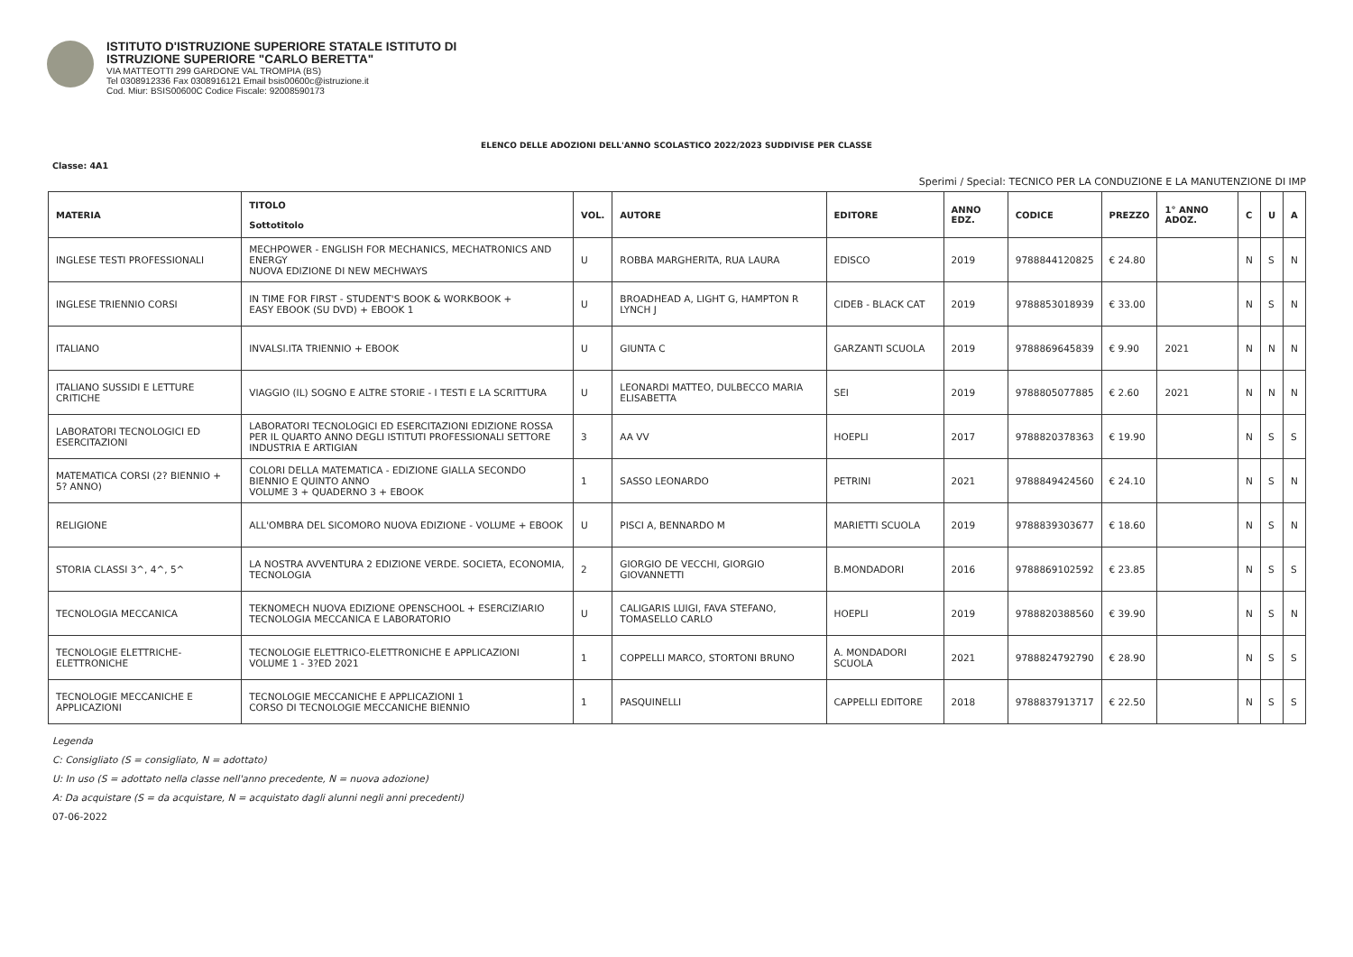ISTITUTO D'ISTRUZIONE SUPERIORE STATALE ISTITUTO DI
ISTRUZIONE SUPERIORE "CARLO BERETTA"
VIA MATTEOTTI 299 GARDONE VAL TROMPIA (BS)
Tel 0308912336 Fax 0308916121 Email bsis00600c@istruzione.it
Cod. Miur: BSIS00600C Codice Fiscale: 92008590173
ELENCO DELLE ADOZIONI DELL'ANNO SCOLASTICO 2022/2023 SUDDIVISE PER CLASSE
Classe: 4A1
Sperimi / Special: TECNICO PER LA CONDUZIONE E LA MANUTENZIONE DI IMP
| MATERIA | TITOLO Sottotitolo | VOL. | AUTORE | EDITORE | ANNO EDZ. | CODICE | PREZZO | 1° ANNO ADOZ. | C | U | A |
| --- | --- | --- | --- | --- | --- | --- | --- | --- | --- | --- | --- |
| INGLESE TESTI PROFESSIONALI | MECHPOWER - ENGLISH FOR MECHANICS, MECHATRONICS AND ENERGY NUOVA EDIZIONE DI NEW MECHWAYS | U | ROBBA MARGHERITA, RUA LAURA | EDISCO | 2019 | 9788844120825 | € 24.80 | | N | S | N |
| INGLESE TRIENNIO CORSI | IN TIME FOR FIRST - STUDENT'S BOOK & WORKBOOK + EASY EBOOK (SU DVD) + EBOOK 1 | U | BROADHEAD A, LIGHT G, HAMPTON R LYNCH J | CIDEB - BLACK CAT | 2019 | 9788853018939 | € 33.00 | | N | S | N |
| ITALIANO | INVALSI.ITA TRIENNIO + EBOOK | U | GIUNTA C | GARZANTI SCUOLA | 2019 | 9788869645839 | € 9.90 | 2021 | N | N | N |
| ITALIANO SUSSIDI E LETTURE CRITICHE | VIAGGIO (IL) SOGNO E ALTRE STORIE - I TESTI E LA SCRITTURA | U | LEONARDI MATTEO, DULBECCO MARIA ELISABETTA | SEI | 2019 | 9788805077885 | € 2.60 | 2021 | N | N | N |
| LABORATORI TECNOLOGICI ED ESERCITAZIONI | LABORATORI TECNOLOGICI ED ESERCITAZIONI EDIZIONE ROSSA PER IL QUARTO ANNO DEGLI ISTITUTI PROFESSIONALI SETTORE INDUSTRIA E ARTIGIAN | 3 | AA VV | HOEPLI | 2017 | 9788820378363 | € 19.90 | | N | S | S |
| MATEMATICA CORSI (2? BIENNIO + 5? ANNO) | COLORI DELLA MATEMATICA - EDIZIONE GIALLA SECONDO BIENNIO E QUINTO ANNO VOLUME 3 + QUADERNO 3 + EBOOK | 1 | SASSO LEONARDO | PETRINI | 2021 | 9788849424560 | € 24.10 | | N | S | N |
| RELIGIONE | ALL'OMBRA DEL SICOMORO NUOVA EDIZIONE - VOLUME + EBOOK | U | PISCI A, BENNARDO M | MARIETTI SCUOLA | 2019 | 9788839303677 | € 18.60 | | N | S | N |
| STORIA CLASSI 3^, 4^, 5^ | LA NOSTRA AVVENTURA 2 EDIZIONE VERDE. SOCIETA, ECONOMIA, TECNOLOGIA | 2 | GIORGIO DE VECCHI, GIORGIO GIOVANNETTI | B.MONDADORI | 2016 | 9788869102592 | € 23.85 | | N | S | S |
| TECNOLOGIA MECCANICA | TEKNOMECH NUOVA EDIZIONE OPENSCHOOL + ESERCIZIARIO TECNOLOGIA MECCANICA E LABORATORIO | U | CALIGARIS LUIGI, FAVA STEFANO, TOMASELLO CARLO | HOEPLI | 2019 | 9788820388560 | € 39.90 | | N | S | N |
| TECNOLOGIE ELETTRICHE-ELETTRONICHE | TECNOLOGIE ELETTRICO-ELETTRONICHE E APPLICAZIONI VOLUME 1 - 3?ED 2021 | 1 | COPPELLI MARCO, STORTONI BRUNO | A. MONDADORI SCUOLA | 2021 | 9788824792790 | € 28.90 | | N | S | S |
| TECNOLOGIE MECCANICHE E APPLICAZIONI | TECNOLOGIE MECCANICHE E APPLICAZIONI 1 CORSO DI TECNOLOGIE MECCANICHE BIENNIO | 1 | PASQUINELLI | CAPPELLI EDITORE | 2018 | 9788837913717 | € 22.50 | | N | S | S |
Legenda
C: Consigliato (S = consigliato, N = adottato)
U: In uso (S = adottato nella classe nell'anno precedente, N = nuova adozione)
A: Da acquistare (S = da acquistare, N = acquistato dagli alunni negli anni precedenti)
07-06-2022